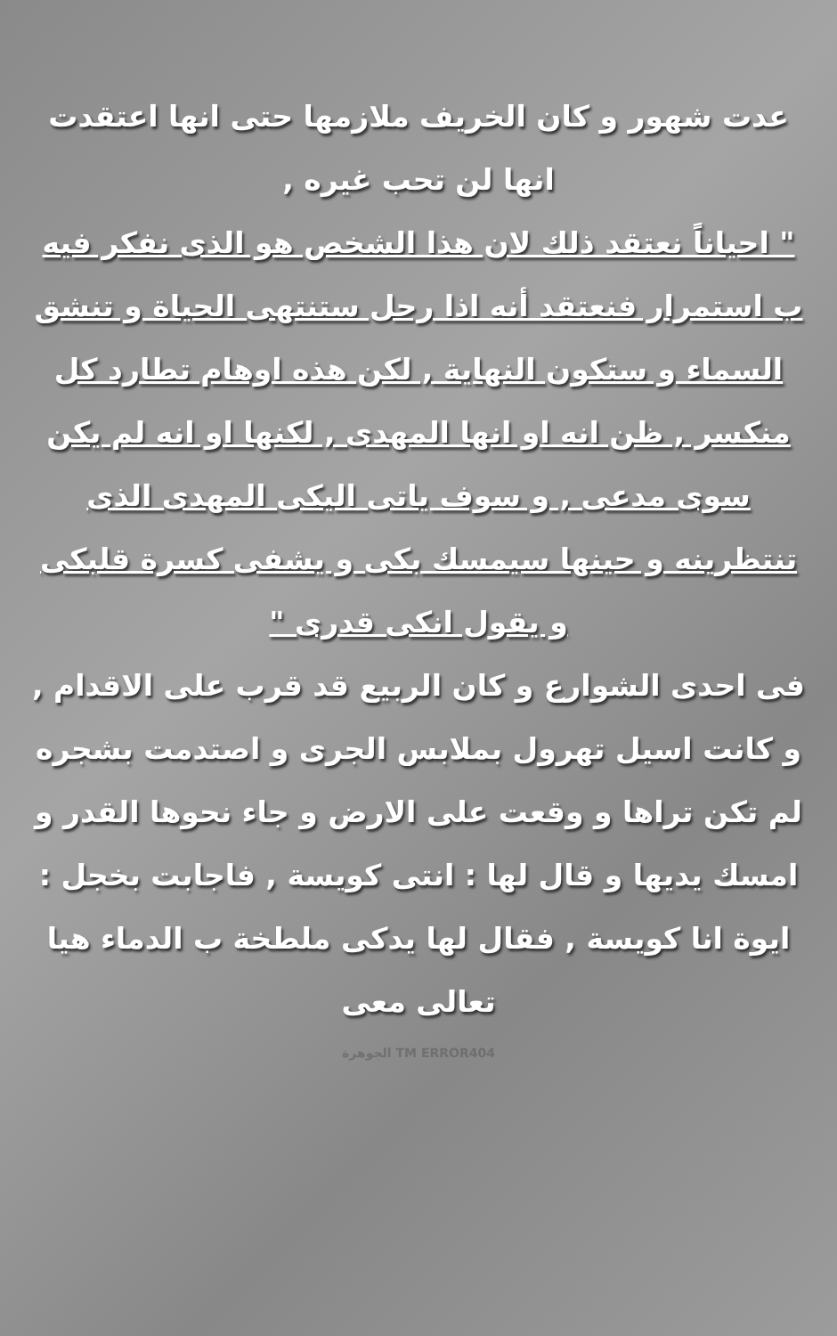عدت شهور و كان الخريف ملازمها حتى انها اعتقدت انها لن تحب غيره ,
" احياناً نعتقد ذلك لان هذا الشخص هو الذى نفكر فيه ب استمرار فنعتقد أنه اذا رحل ستنتهى الحياة و تنشق السماء و ستكون النهاية , لكن هذه اوهام تطارد كل منكسر , ظن انه او انها المهدى , لكنها او انه لم يكن سوى مدعى , و سوف ياتى اليكى المهدى الذى تنتظرينه و حينها سيمسك بكى و يشفى كسرة قلبكى و يقول انكى قدرى "
فى احدى الشوارع و كان الربيع قد قرب على الاقدام , و كانت اسيل تهرول بملابس الجرى و اصتدمت بشجره لم تكن تراها و وقعت على الارض و جاء نحوها القدر و امسك يديها و قال لها : انتى كويسة , فاجابت بخجل : ايوة انا كويسة , فقال لها يدكى ملطخة ب الدماء هيا تعالى معى
الجوهرة TM ERROR404